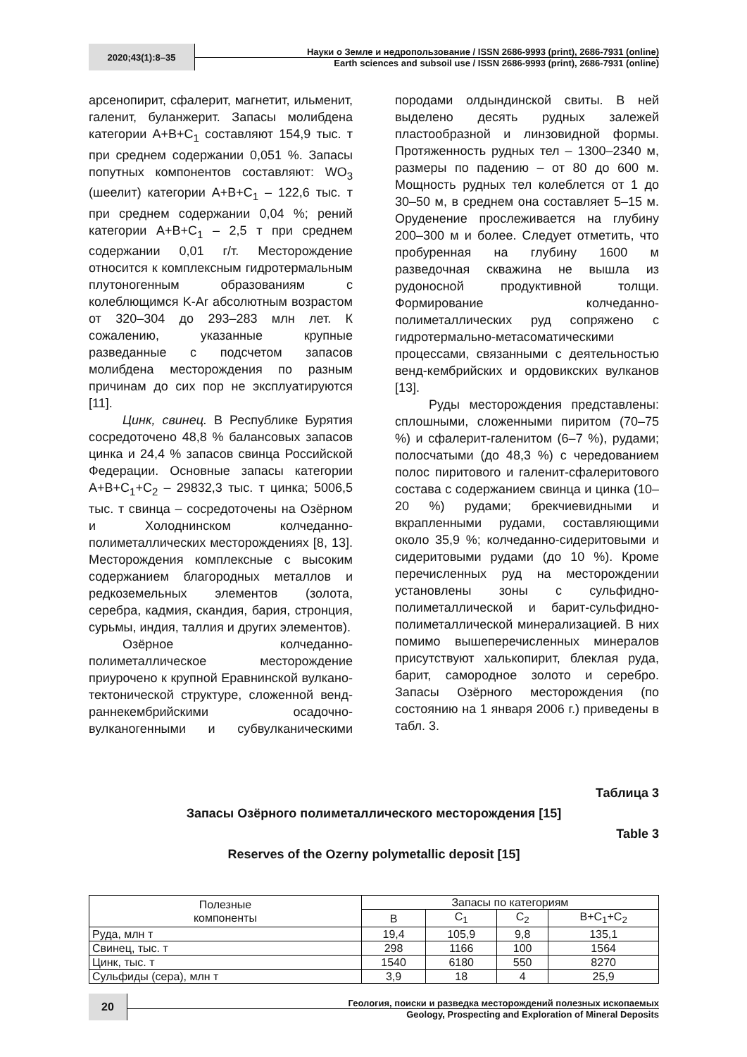2020;43(1):8–35
Науки о Земле и недропользование / ISSN 2686-9993 (print), 2686-7931 (online)
Earth sciences and subsoil use / ISSN 2686-9993 (print), 2686-7931 (online)
арсенопирит, сфалерит, магнетит, ильменит, галенит, буланжерит. Запасы молибдена категории А+В+С<sub>1</sub> составляют 154,9 тыс. т при среднем содержании 0,051 %. Запасы попутных компонентов составляют: WO<sub>3</sub> (шеелит) категории А+В+С<sub>1</sub> – 122,6 тыс. т при среднем содержании 0,04 %; рений категории А+В+С<sub>1</sub> – 2,5 т при среднем содержании 0,01 г/т. Месторождение относится к комплексным гидротермальным плутоногенным образованиям с колеблющимся K-Ar абсолютным возрастом от 320–304 до 293–283 млн лет. К сожалению, указанные крупные разведанные с подсчетом запасов молибдена месторождения по разным причинам до сих пор не эксплуатируются [11].
Цинк, свинец. В Республике Бурятия сосредоточено 48,8 % балансовых запасов цинка и 24,4 % запасов свинца Российской Федерации. Основные запасы категории А+В+С<sub>1</sub>+С<sub>2</sub> – 29832,3 тыс. т цинка; 5006,5 тыс. т свинца – сосредоточены на Озёрном и Холоднинском колчеданно-полиметаллических месторождениях [8, 13]. Месторождения комплексные с высоким содержанием благородных металлов и редкоземельных элементов (золота, серебра, кадмия, скандия, бария, стронция, сурьмы, индия, таллия и других элементов).
Озёрное колчеданно-полиметаллическое месторождение приурочено к крупной Еравнинской вулкано-тектонической структуре, сложенной венд-раннекембрийскими осадочно-вулканогенными и субвулканическими породами олдындинской свиты. В ней выделено десять рудных залежей пластообразной и линзовидной формы. Протяженность рудных тел – 1300–2340 м, размеры по падению – от 80 до 600 м. Мощность рудных тел колеблется от 1 до 30–50 м, в среднем она составляет 5–15 м. Оруденение прослеживается на глубину 200–300 м и более. Следует отметить, что пробуренная на глубину 1600 м разведочная скважина не вышла из рудоносной продуктивной толщи. Формирование колчеданно-полиметаллических руд сопряжено с гидротермально-метасоматическими процессами, связанными с деятельностью венд-кембрийских и ордовикских вулканов [13].
Руды месторождения представлены: сплошными, сложенными пиритом (70–75 %) и сфалерит-галенитом (6–7 %), рудами; полосчатыми (до 48,3 %) с чередованием полос пиритового и галенит-сфалеритового состава с содержанием свинца и цинка (10–20 %) рудами; брекчиевидными и вкрапленными рудами, составляющими около 35,9 %; колчеданно-сидеритовыми и сидеритовыми рудами (до 10 %). Кроме перечисленных руд на месторождении установлены зоны с сульфидно-полиметаллической и барит-сульфидно-полиметаллической минерализацией. В них помимо вышеперечисленных минералов присутствуют халькопирит, блеклая руда, барит, самородное золото и серебро. Запасы Озёрного месторождения (по состоянию на 1 января 2006 г.) приведены в табл. 3.
Таблица 3
Запасы Озёрного полиметаллического месторождения [15]
Table 3
Reserves of the Ozerny polymetallic deposit [15]
| Полезные компоненты | Запасы по категориям | | | |
| --- | --- | --- | --- | --- |
| | В | С<sub>1</sub> | С<sub>2</sub> | В+С<sub>1</sub>+С<sub>2</sub> |
| Руда, млн т | 19,4 | 105,9 | 9,8 | 135,1 |
| Свинец, тыс. т | 298 | 1166 | 100 | 1564 |
| Цинк, тыс. т | 1540 | 6180 | 550 | 8270 |
| Сульфиды (сера), млн т | 3,9 | 18 | 4 | 25,9 |
20
Геология, поиски и разведка месторождений полезных ископаемых
Geology, Prospecting and Exploration of Mineral Deposits